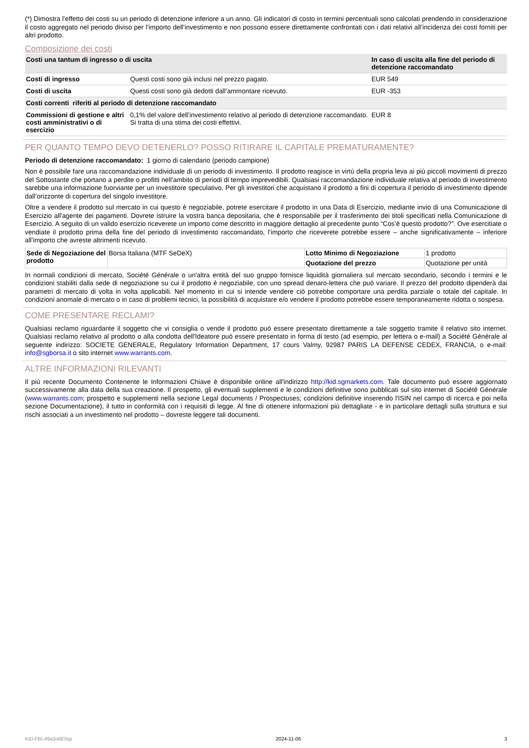(*) Dimostra l’effetto dei costi su un periodo di detenzione inferiore a un anno. Gli indicatori di costo in termini percentuali sono calcolati prendendo in considerazione il costo aggregato nel periodo diviso per l’importo dell’investimento e non possono essere direttamente confrontati con i dati relativi all’incidenza dei costi forniti per altri prodotto.
Composizione dei costi
| Costi una tantum di ingresso o di uscita | | In caso di uscita alla fine del periodo di detenzione raccomandato |
| Costi di ingresso | Questi costi sono già inclusi nel prezzo pagato. | EUR 549 |
| Costi di uscita | Questi costi sono già dedotti dall’ammontare ricevuto. | EUR -353 |
| Costi correnti riferiti al periodo di detenzione raccomandato | | |
| Commissioni di gestione e altri costi amministrativi o di esercizio | 0,1% del valore dell’investimento relativo al periodo di detenzione raccomandato. Si tratta di una stima dei costi effettivi. | EUR 8 |
PER QUANTO TEMPO DEVO DETENERLO? POSSO RITIRARE IL CAPITALE PREMATURAMENTE?
Periodo di detenzione raccomandato: 1 giorno di calendario (periodo campione)
Non è possibile fare una raccomandazione individuale di un periodo di investimento. Il prodotto reagisce in virtù della propria leva ai più piccoli movimenti di prezzo del Sottostante che portano a perdite o profitti nell’ambito di periodi di tempo imprevedibili. Qualsiasi raccomandazione individuale relativa al periodo di investimento sarebbe una informazione fuorviante per un investitore speculativo. Per gli investitori che acquistano il prodotto a fini di copertura il periodo di investimento dipende dall’orizzonte di copertura del singolo investitore.
Oltre a vendere il prodotto sul mercato in cui questo è negoziabile, potrete esercitare il prodotto in una Data di Esercizio, mediante invio di una Comunicazione di Esercizio all'agente dei pagamenti. Dovrete istruire la vostra banca depositaria, che è responsabile per il trasferimento dei titoli specificati nella Comunicazione di Esercizio. A seguito di un valido esercizio riceverete un importo come descritto in maggiore dettaglio al precedente punto “Cos’è questo prodotto?”. Ove esercitiate o vendiate il prodotto prima della fine del periodo di investimento raccomandato, l’importo che riceverete potrebbe essere – anche significativamente – inferiore all’importo che avreste altrimenti ricevuto.
| Sede di Negoziazione del prodotto | Borsa Italiana (MTF SeDeX) | Lotto Minimo di Negoziazione | 1 prodotto |
| | | Quotazione del prezzo | Quotazione per unità |
In normali condizioni di mercato, Société Générale o un'altra entità del suo gruppo fornisce liquidità giornaliera sul mercato secondario, secondo i termini e le condizioni stabiliti dalla sede di negoziazione su cui il prodotto è negoziabile, con uno spread denaro-lettera che può variare. Il prezzo del prodotto dipenderà dai parametri di mercato di volta in volta applicabili. Nel momento in cui si intende vendere ciò potrebbe comportare una perdita parziale o totale del capitale. In condizioni anomale di mercato o in caso di problemi tecnici, la possibilità di acquistare e/o vendere il prodotto potrebbe essere temporaneamente ridotta o sospesa.
COME PRESENTARE RECLAMI?
Qualsiasi reclamo riguardante il soggetto che vi consiglia o vende il prodotto può essere presentato direttamente a tale soggetto tramite il relativo sito internet. Qualsiasi reclamo relativo al prodotto o alla condotta dell'Ideatore può essere presentato in forma di testo (ad esempio, per lettera o e-mail) a Société Générale al seguente indirizzo: SOCIETE GENERALE, Regulatory Information Department, 17 cours Valmy, 92987 PARIS LA DEFENSE CEDEX, FRANCIA, o e-mail: info@sgborsa.it o sito internet www.warrants.com.
ALTRE INFORMAZIONI RILEVANTI
Il più recente Documento Contenente le Informazioni Chiave è disponibile online all'indirizzo http://kid.sgmarkets.com. Tale documento può essere aggiornato successivamente alla data della sua creazione. Il prospetto, gli eventuali supplementi e le condizioni definitive sono pubblicati sul sito internet di Société Générale (www.warrants.com; prospetto e supplementi nella sezione Legal documents / Prospectuses; condizioni definitive inserendo l'ISIN nel campo di ricerca e poi nella sezione Documentazione), il tutto in conformità con i requisiti di legge. Al fine di ottenere informazioni più dettagliate - e in particolare dettagli sulla struttura e sui rischi associati a un investimento nel prodotto – dovreste leggere tali documenti.
KID-FBI-49a3o6E0qz 2024-11-06 3